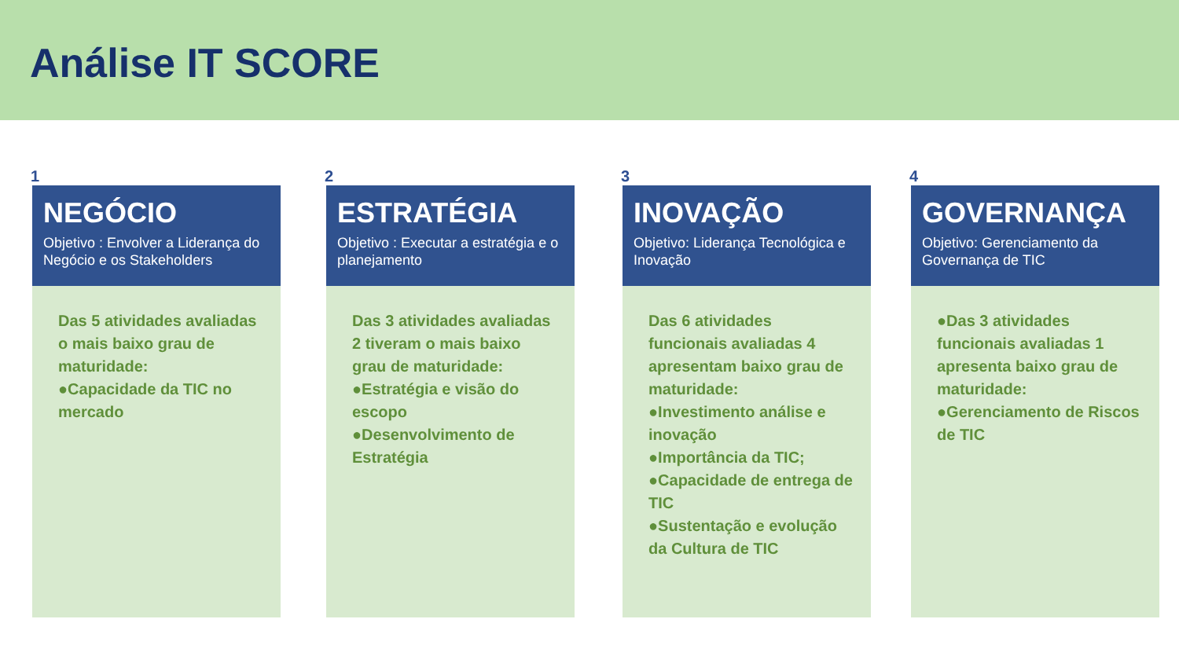Análise IT SCORE
1
NEGÓCIO
Objetivo : Envolver a Liderança do Negócio e os Stakeholders
Das 5 atividades avaliadas o mais baixo grau de maturidade:
●Capacidade da TIC no mercado
2
ESTRATÉGIA
Objetivo : Executar a estratégia e o planejamento
Das 3 atividades avaliadas 2 tiveram o mais baixo grau de maturidade:
●Estratégia e visão do escopo
●Desenvolvimento de Estratégia
3
INOVAÇÃO
Objetivo: Liderança Tecnológica e Inovação
Das 6 atividades funcionais avaliadas 4 apresentam baixo grau de maturidade:
●Investimento análise e inovação
●Importância da TIC;
●Capacidade de entrega de TIC
●Sustentação e evolução da Cultura de TIC
4
GOVERNANÇA
Objetivo: Gerenciamento da Governança de TIC
●Das 3 atividades funcionais avaliadas 1 apresenta baixo grau de maturidade:
●Gerenciamento de Riscos de TIC